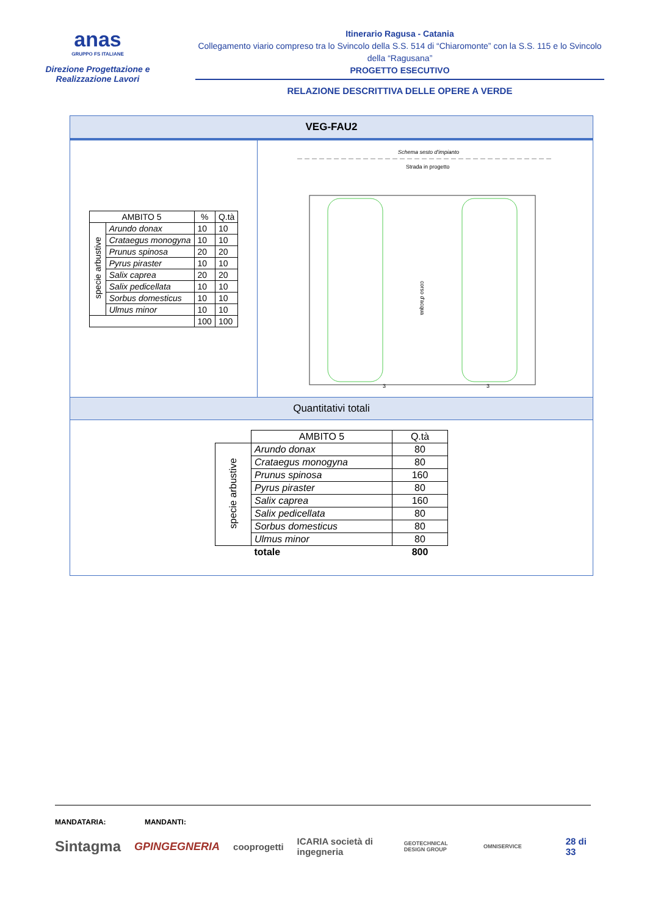anas
GRUPPO FS ITALIANE
Direzione Progettazione e Realizzazione Lavori
Itinerario Ragusa - Catania
Collegamento viario compreso tra lo Svincolo della S.S. 514 di “Chiaromonte” con la S.S. 115 e lo Svincolo della “Ragusana”
PROGETTO ESECUTIVO
RELAZIONE DESCRITTIVA DELLE OPERE A VERDE
VEG-FAU2
| AMBITO 5 | | % | Q.tà |
| --- | --- | --- | --- |
| specie arbustive | Arundo donax | 10 | 10 |
| | Crataegus monogyna | 10 | 10 |
| | Prunus spinosa | 20 | 20 |
| | Pyrus piraster | 10 | 10 |
| | Salix caprea | 20 | 20 |
| | Salix pedicellata | 10 | 10 |
| | Sorbus domesticus | 10 | 10 |
| | Ulmus minor | 10 | 10 |
| | | 100 | 100 |
Schema sesto d'impianto
Strada in progetto
corso d'acqua
3
3
Quantitativi totali
| | AMBITO 5 | Q.tà |
| specie arbustive | Arundo donax | 80 |
| | Crataegus monogyna | 80 |
| | Prunus spinosa | 160 |
| | Pyrus piraster | 80 |
| | Salix caprea | 160 |
| | Salix pedicellata | 80 |
| | Sorbus domesticus | 80 |
| | Ulmus minor | 80 |
| | totale | 800 |
MANDATARIA: MANDANTI:
Sintagma GPINGEGNERIA cooprogetti ICARIA società di ingegneria GEOTECHNICAL DESIGN GROUP OMNISERVICE 28 di 33